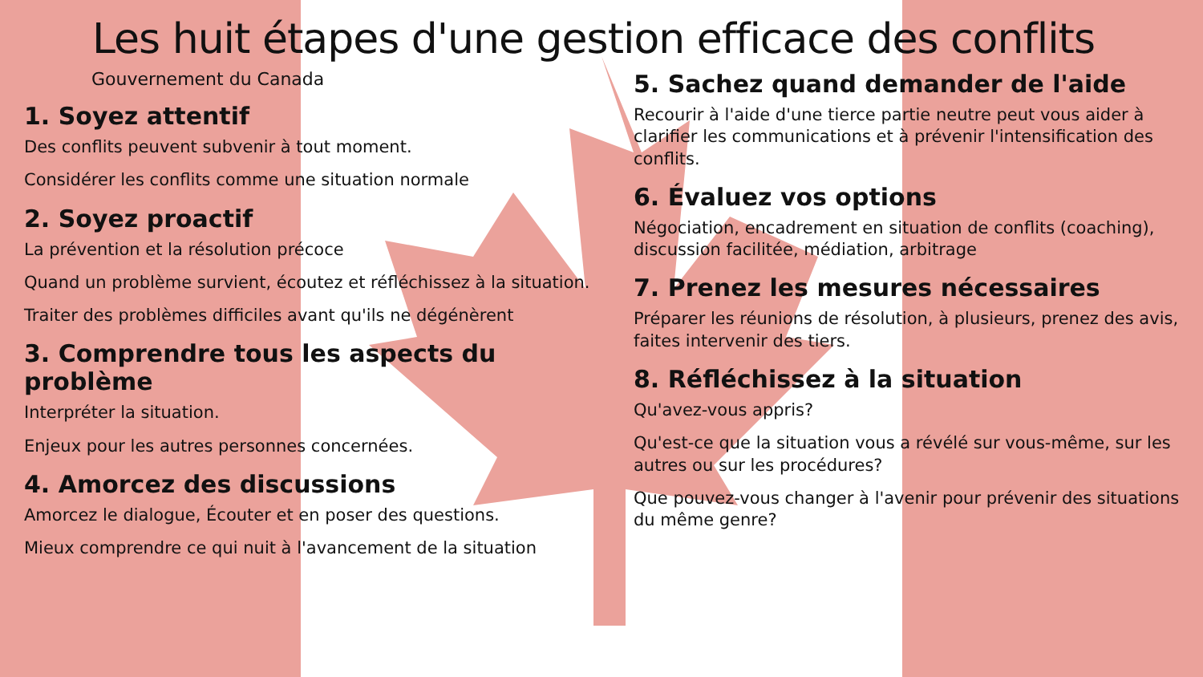Les huit étapes d'une gestion efficace des conflits
Gouvernement du Canada
1. Soyez attentif
Des conflits peuvent subvenir à tout moment.
Considérer les conflits comme une situation normale
2. Soyez proactif
La prévention et la résolution précoce
Quand un problème survient, écoutez et réfléchissez à la situation.
Traiter des problèmes difficiles avant qu'ils ne dégénèrent
3. Comprendre tous les aspects du problème
Interpréter la situation.
Enjeux pour les autres personnes concernées.
4. Amorcez des discussions
Amorcez le dialogue, Écouter et en poser des questions.
Mieux comprendre ce qui nuit à l'avancement de la situation
5. Sachez quand demander de l'aide
Recourir à l'aide d'une tierce partie neutre peut vous aider à clarifier les communications et à prévenir l'intensification des conflits.
6. Évaluez vos options
Négociation, encadrement en situation de conflits (coaching), discussion facilitée, médiation, arbitrage
7. Prenez les mesures nécessaires
Préparer les réunions de résolution, à plusieurs, prenez des avis, faites intervenir des tiers.
8. Réfléchissez à la situation
Qu'avez-vous appris?
Qu'est-ce que la situation vous a révélé sur vous-même, sur les autres ou sur les procédures?
Que pouvez-vous changer à l'avenir pour prévenir des situations du même genre?